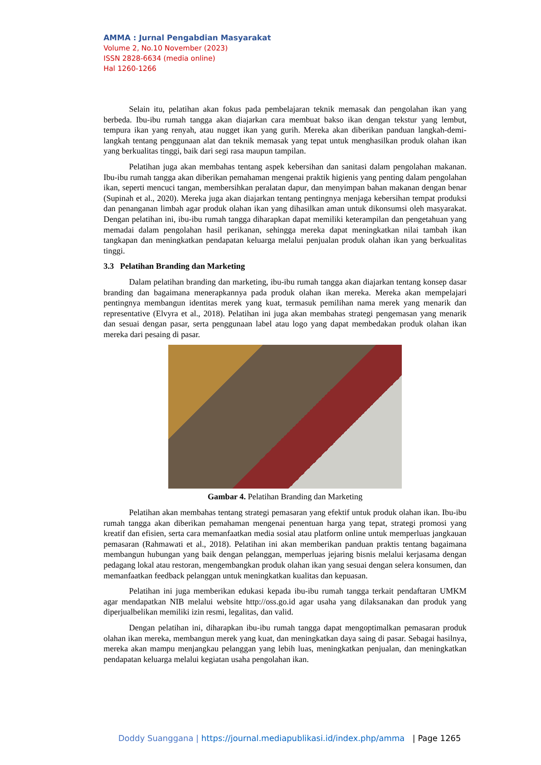AMMA : Jurnal Pengabdian Masyarakat
Volume 2, No.10 November (2023)
ISSN 2828-6634 (media online)
Hal 1260-1266
Selain itu, pelatihan akan fokus pada pembelajaran teknik memasak dan pengolahan ikan yang berbeda. Ibu-ibu rumah tangga akan diajarkan cara membuat bakso ikan dengan tekstur yang lembut, tempura ikan yang renyah, atau nugget ikan yang gurih. Mereka akan diberikan panduan langkah-demi-langkah tentang penggunaan alat dan teknik memasak yang tepat untuk menghasilkan produk olahan ikan yang berkualitas tinggi, baik dari segi rasa maupun tampilan.
Pelatihan juga akan membahas tentang aspek kebersihan dan sanitasi dalam pengolahan makanan. Ibu-ibu rumah tangga akan diberikan pemahaman mengenai praktik higienis yang penting dalam pengolahan ikan, seperti mencuci tangan, membersihkan peralatan dapur, dan menyimpan bahan makanan dengan benar (Supinah et al., 2020). Mereka juga akan diajarkan tentang pentingnya menjaga kebersihan tempat produksi dan penanganan limbah agar produk olahan ikan yang dihasilkan aman untuk dikonsumsi oleh masyarakat. Dengan pelatihan ini, ibu-ibu rumah tangga diharapkan dapat memiliki keterampilan dan pengetahuan yang memadai dalam pengolahan hasil perikanan, sehingga mereka dapat meningkatkan nilai tambah ikan tangkapan dan meningkatkan pendapatan keluarga melalui penjualan produk olahan ikan yang berkualitas tinggi.
3.3 Pelatihan Branding dan Marketing
Dalam pelatihan branding dan marketing, ibu-ibu rumah tangga akan diajarkan tentang konsep dasar branding dan bagaimana menerapkannya pada produk olahan ikan mereka. Mereka akan mempelajari pentingnya membangun identitas merek yang kuat, termasuk pemilihan nama merek yang menarik dan representative (Elvyra et al., 2018). Pelatihan ini juga akan membahas strategi pengemasan yang menarik dan sesuai dengan pasar, serta penggunaan label atau logo yang dapat membedakan produk olahan ikan mereka dari pesaing di pasar.
Gambar 4. Pelatihan Branding dan Marketing
Pelatihan akan membahas tentang strategi pemasaran yang efektif untuk produk olahan ikan. Ibu-ibu rumah tangga akan diberikan pemahaman mengenai penentuan harga yang tepat, strategi promosi yang kreatif dan efisien, serta cara memanfaatkan media sosial atau platform online untuk memperluas jangkauan pemasaran (Rahmawati et al., 2018). Pelatihan ini akan memberikan panduan praktis tentang bagaimana membangun hubungan yang baik dengan pelanggan, memperluas jejaring bisnis melalui kerjasama dengan pedagang lokal atau restoran, mengembangkan produk olahan ikan yang sesuai dengan selera konsumen, dan memanfaatkan feedback pelanggan untuk meningkatkan kualitas dan kepuasan.
Pelatihan ini juga memberikan edukasi kepada ibu-ibu rumah tangga terkait pendaftaran UMKM agar mendapatkan NIB melalui website http://oss.go.id agar usaha yang dilaksanakan dan produk yang diperjualbelikan memiliki izin resmi, legalitas, dan valid.
Dengan pelatihan ini, diharapkan ibu-ibu rumah tangga dapat mengoptimalkan pemasaran produk olahan ikan mereka, membangun merek yang kuat, dan meningkatkan daya saing di pasar. Sebagai hasilnya, mereka akan mampu menjangkau pelanggan yang lebih luas, meningkatkan penjualan, dan meningkatkan pendapatan keluarga melalui kegiatan usaha pengolahan ikan.
Doddy Suanggana | https://journal.mediapublikasi.id/index.php/amma | Page 1265